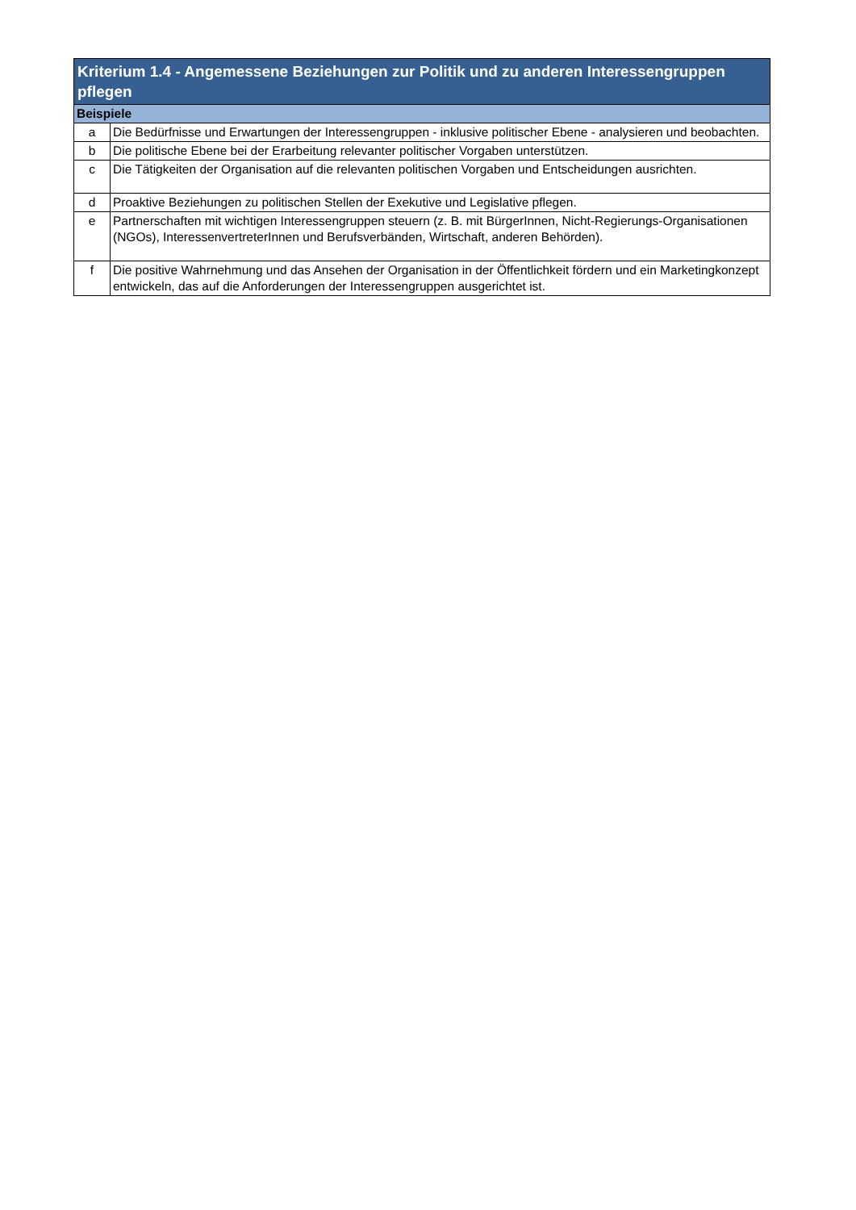| Kriterium 1.4 - Angemessene Beziehungen zur Politik und zu anderen Interessengruppen pflegen | |
| --- | --- |
| Beispiele | |
| a | Die Bedürfnisse und Erwartungen der Interessengruppen - inklusive politischer Ebene - analysieren und beobachten. |
| b | Die politische Ebene bei der Erarbeitung relevanter politischer Vorgaben unterstützen. |
| c | Die Tätigkeiten der Organisation auf die relevanten politischen Vorgaben und Entscheidungen ausrichten. |
| d | Proaktive Beziehungen zu politischen Stellen der Exekutive und Legislative pflegen. |
| e | Partnerschaften mit wichtigen Interessengruppen steuern (z. B. mit BürgerInnen, Nicht-Regierungs-Organisationen (NGOs), InteressenvertreterInnen und Berufsverbänden, Wirtschaft, anderen Behörden). |
| f | Die positive Wahrnehmung und das Ansehen der Organisation in der Öffentlichkeit fördern und ein Marketingkonzept entwickeln, das auf die Anforderungen der Interessengruppen ausgerichtet ist. |